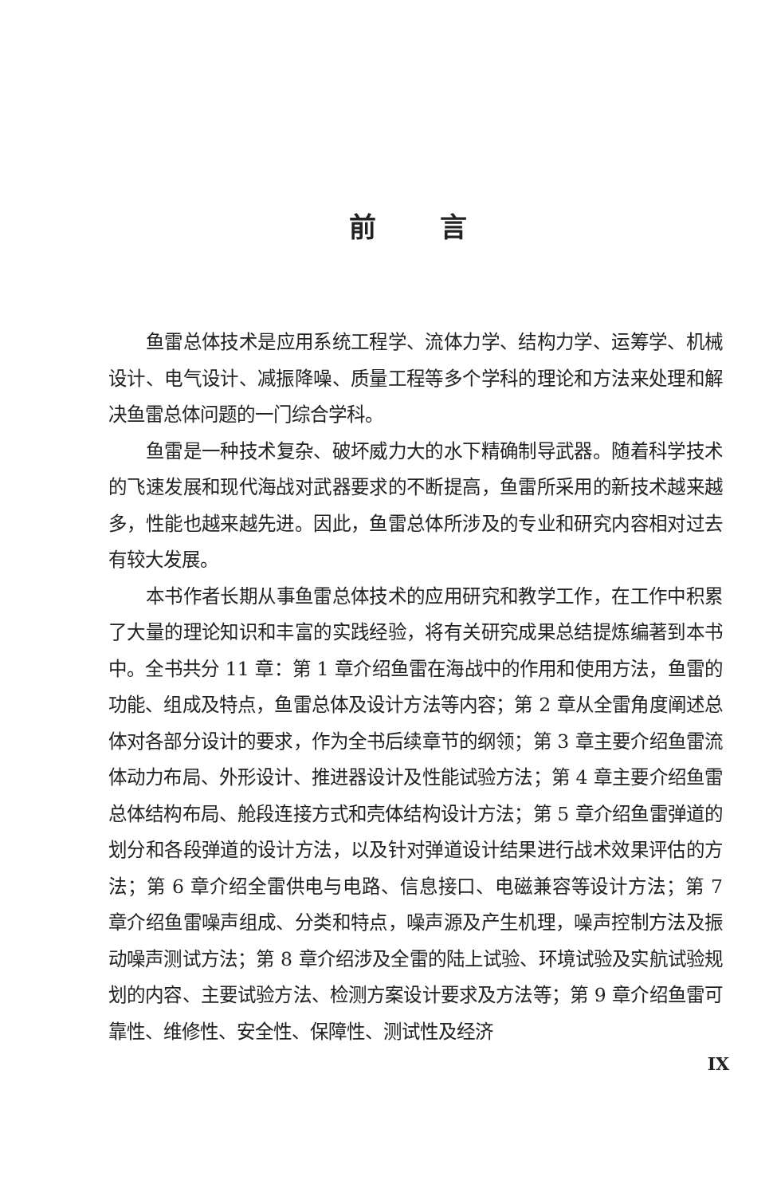前言
鱼雷总体技术是应用系统工程学、流体力学、结构力学、运筹学、机械设计、电气设计、减振降噪、质量工程等多个学科的理论和方法来处理和解决鱼雷总体问题的一门综合学科。
鱼雷是一种技术复杂、破坏威力大的水下精确制导武器。随着科学技术的飞速发展和现代海战对武器要求的不断提高，鱼雷所采用的新技术越来越多，性能也越来越先进。因此，鱼雷总体所涉及的专业和研究内容相对过去有较大发展。
本书作者长期从事鱼雷总体技术的应用研究和教学工作，在工作中积累了大量的理论知识和丰富的实践经验，将有关研究成果总结提炼编著到本书中。全书共分 11 章：第 1 章介绍鱼雷在海战中的作用和使用方法，鱼雷的功能、组成及特点，鱼雷总体及设计方法等内容；第 2 章从全雷角度阐述总体对各部分设计的要求，作为全书后续章节的纲领；第 3 章主要介绍鱼雷流体动力布局、外形设计、推进器设计及性能试验方法；第 4 章主要介绍鱼雷总体结构布局、舱段连接方式和壳体结构设计方法；第 5 章介绍鱼雷弹道的划分和各段弹道的设计方法，以及针对弹道设计结果进行战术效果评估的方法；第 6 章介绍全雷供电与电路、信息接口、电磁兼容等设计方法；第 7 章介绍鱼雷噪声组成、分类和特点，噪声源及产生机理，噪声控制方法及振动噪声测试方法；第 8 章介绍涉及全雷的陆上试验、环境试验及实航试验规划的内容、主要试验方法、检测方案设计要求及方法等；第 9 章介绍鱼雷可靠性、维修性、安全性、保障性、测试性及经济
IX